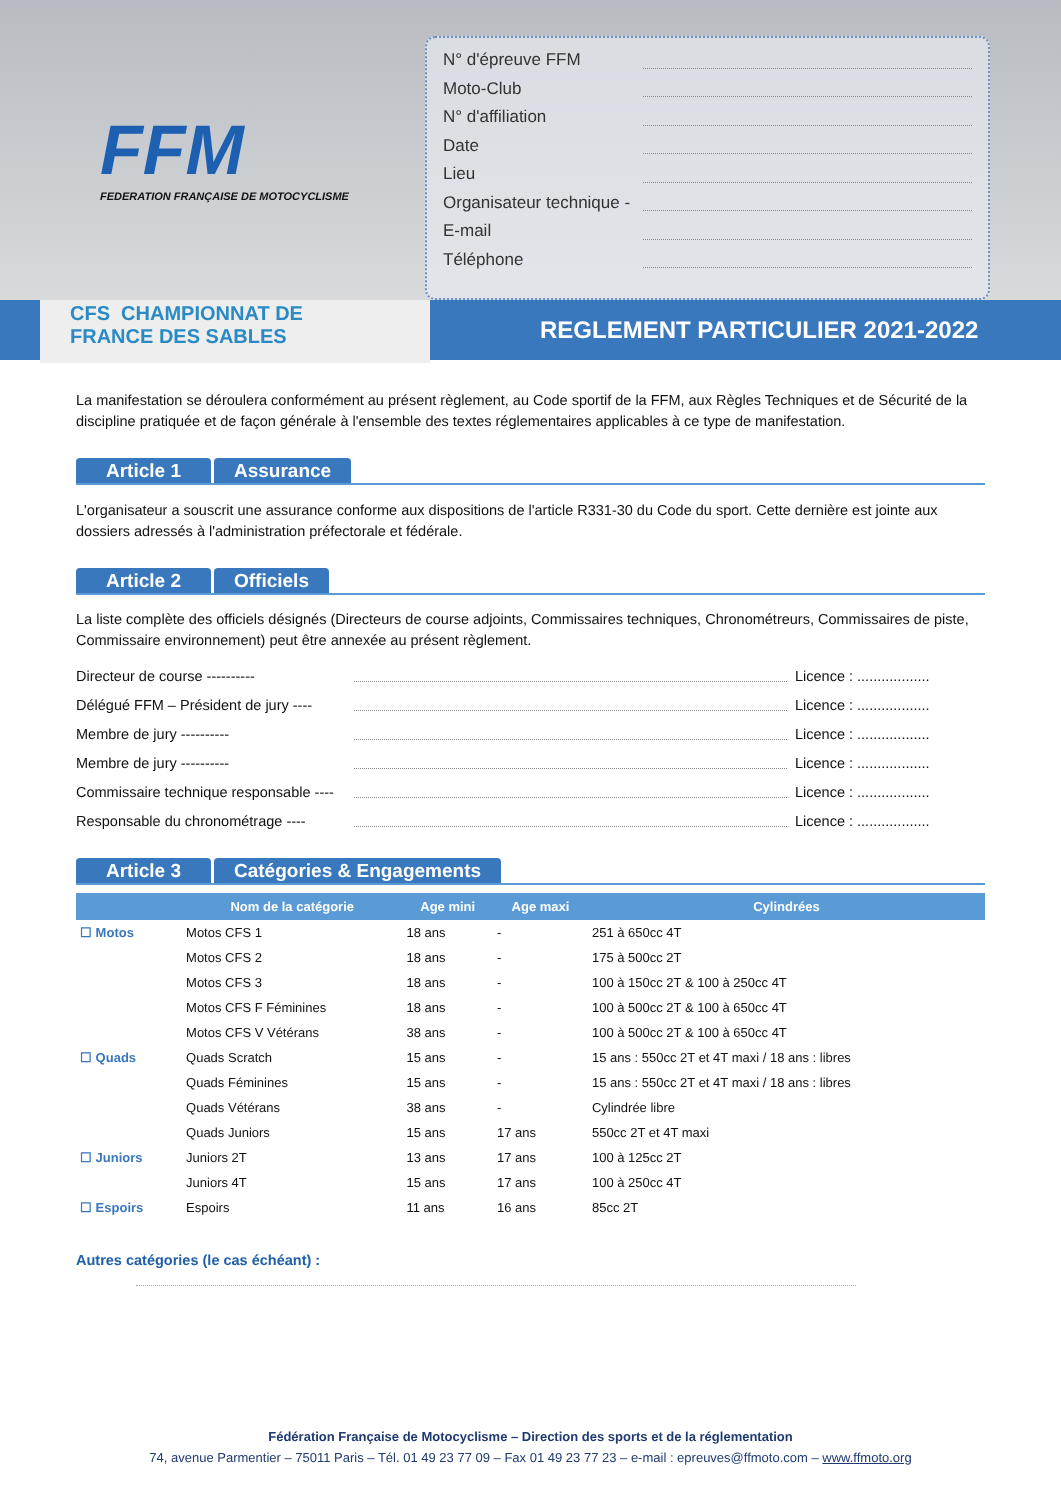FFM
FEDERATION FRANÇAISE DE MOTOCYCLISME
N° d'épreuve FFM
Moto-Club
N° d'affiliation
Date
Lieu
Organisateur technique -
E-mail
Téléphone
CFS CHAMPIONNAT DE
FRANCE DES SABLES
REGLEMENT PARTICULIER 2021-2022
La manifestation se déroulera conformément au présent règlement, au Code sportif de la FFM, aux Règles Techniques et de Sécurité de la discipline pratiquée et de façon générale à l'ensemble des textes réglementaires applicables à ce type de manifestation.
Article 1 Assurance
L'organisateur a souscrit une assurance conforme aux dispositions de l'article R331-30 du Code du sport. Cette dernière est jointe aux dossiers adressés à l'administration préfectorale et fédérale.
Article 2 Officiels
La liste complète des officiels désignés (Directeurs de course adjoints, Commissaires techniques, Chronométreurs, Commissaires de piste, Commissaire environnement) peut être annexée au présent règlement.
Directeur de course ---------- Licence : ..................
Délégué FFM – Président de jury ---- Licence : ..................
Membre de jury ---------- Licence : ..................
Membre de jury ---------- Licence : ..................
Commissaire technique responsable ---- Licence : ..................
Responsable du chronométrage ---- Licence : ..................
Article 3 Catégories & Engagements
| | Nom de la catégorie | Age mini | Age maxi | Cylindrées |
| --- | --- | --- | --- | --- |
| ☐ Motos | Motos CFS 1 | 18 ans | - | 251 à 650cc 4T |
| | Motos CFS 2 | 18 ans | - | 175 à 500cc 2T |
| | Motos CFS 3 | 18 ans | - | 100 à 150cc 2T & 100 à 250cc 4T |
| | Motos CFS F Féminines | 18 ans | - | 100 à 500cc 2T & 100 à 650cc 4T |
| | Motos CFS V Vétérans | 38 ans | - | 100 à 500cc 2T & 100 à 650cc 4T |
| ☐ Quads | Quads Scratch | 15 ans | - | 15 ans : 550cc 2T et 4T maxi / 18 ans : libres |
| | Quads Féminines | 15 ans | - | 15 ans : 550cc 2T et 4T maxi / 18 ans : libres |
| | Quads Vétérans | 38 ans | - | Cylindrée libre |
| | Quads Juniors | 15 ans | 17 ans | 550cc 2T et 4T maxi |
| ☐ Juniors | Juniors 2T | 13 ans | 17 ans | 100 à 125cc 2T |
| | Juniors 4T | 15 ans | 17 ans | 100 à 250cc 4T |
| ☐ Espoirs | Espoirs | 11 ans | 16 ans | 85cc 2T |
Autres catégories (le cas échéant) :
Fédération Française de Motocyclisme – Direction des sports et de la réglementation
74, avenue Parmentier – 75011 Paris – Tél. 01 49 23 77 09 – Fax 01 49 23 77 23 – e-mail : epreuves@ffmoto.com – www.ffmoto.org